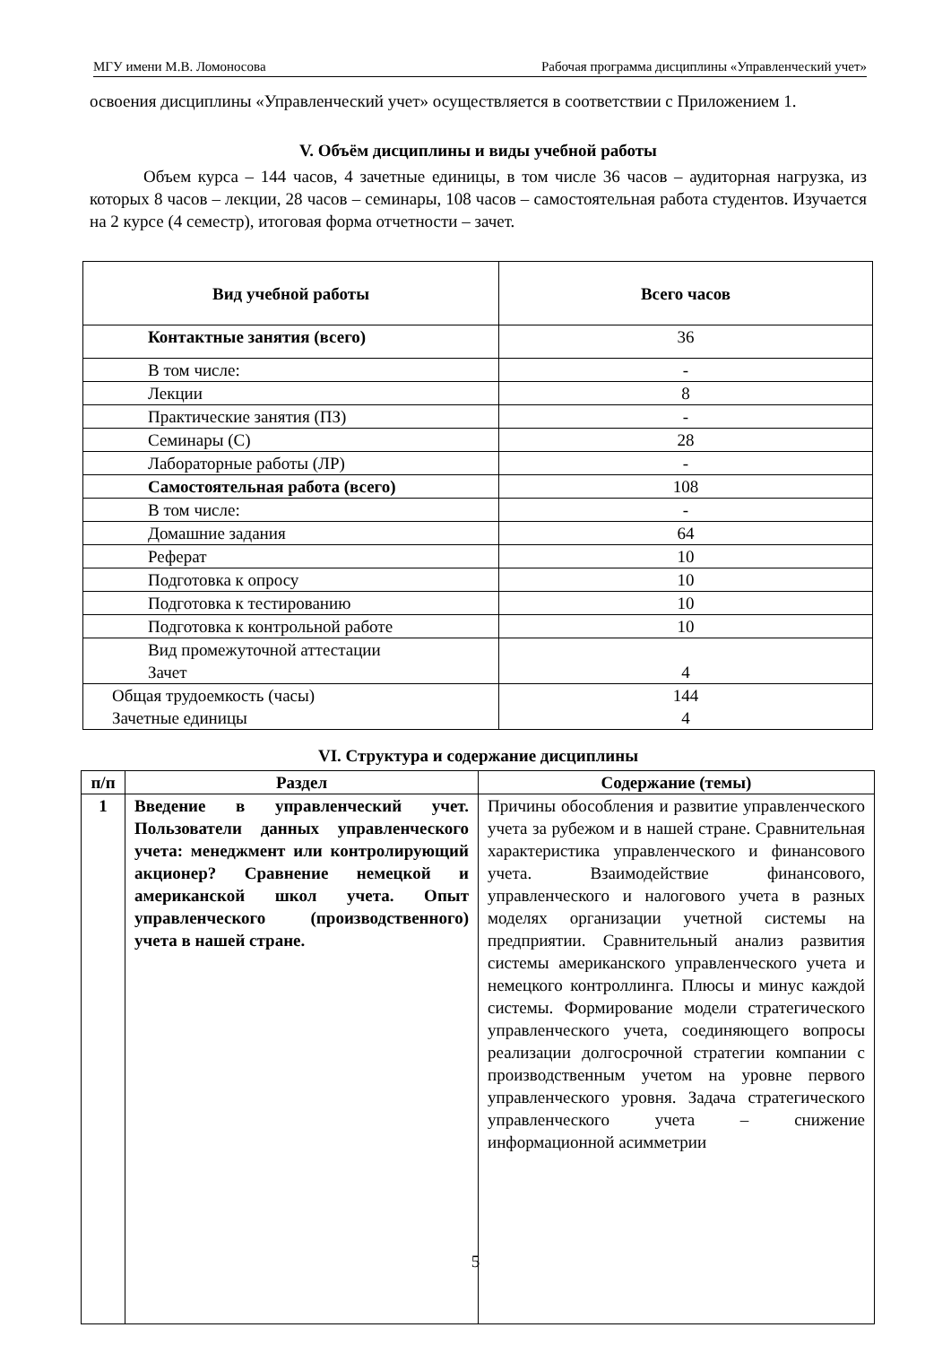МГУ имени М.В. Ломоносова Рабочая программа дисциплины «Управленческий учет»
освоения дисциплины «Управленческий учет» осуществляется в соответствии с Приложением 1.
V. Объём дисциплины и виды учебной работы
Объем курса – 144 часов, 4 зачетные единицы, в том числе 36 часов – аудиторная нагрузка, из которых 8 часов – лекции, 28 часов – семинары, 108 часов – самостоятельная работа студентов. Изучается на 2 курсе (4 семестр), итоговая форма отчетности – зачет.
| Вид учебной работы | Всего часов |
| --- | --- |
| Контактные занятия (всего) | 36 |
| В том числе: | - |
| Лекции | 8 |
| Практические занятия (ПЗ) | - |
| Семинары (С) | 28 |
| Лабораторные работы (ЛР) | - |
| Самостоятельная работа (всего) | 108 |
| В том числе: | - |
| Домашние задания | 64 |
| Реферат | 10 |
| Подготовка к опросу | 10 |
| Подготовка к тестированию | 10 |
| Подготовка к контрольной работе | 10 |
| Вид промежуточной аттестации Зачет | 4 |
| Общая трудоемкость (часы) Зачетные единицы | 144 4 |
VI. Структура и содержание дисциплины
| п/п | Раздел | Содержание (темы) |
| --- | --- | --- |
| 1 | Введение в управленческий учет. Пользователи данных управленческого учета: менеджмент или контролирующий акционер? Сравнение немецкой и американской школ учета. Опыт управленческого (производственного) учета в нашей стране. | Причины обособления и развитие управленческого учета за рубежом и в нашей стране. Сравнительная характеристика управленческого и финансового учета. Взаимодействие финансового, управленческого и налогового учета в разных моделях организации учетной системы на предприятии. Сравнительный анализ развития системы американского управленческого учета и немецкого контроллинга. Плюсы и минус каждой системы. Формирование модели стратегического управленческого учета, соединяющего вопросы реализации долгосрочной стратегии компании с производственным учетом на уровне первого управленческого уровня. Задача стратегического управленческого учета – снижение информационной асимметрии |
5